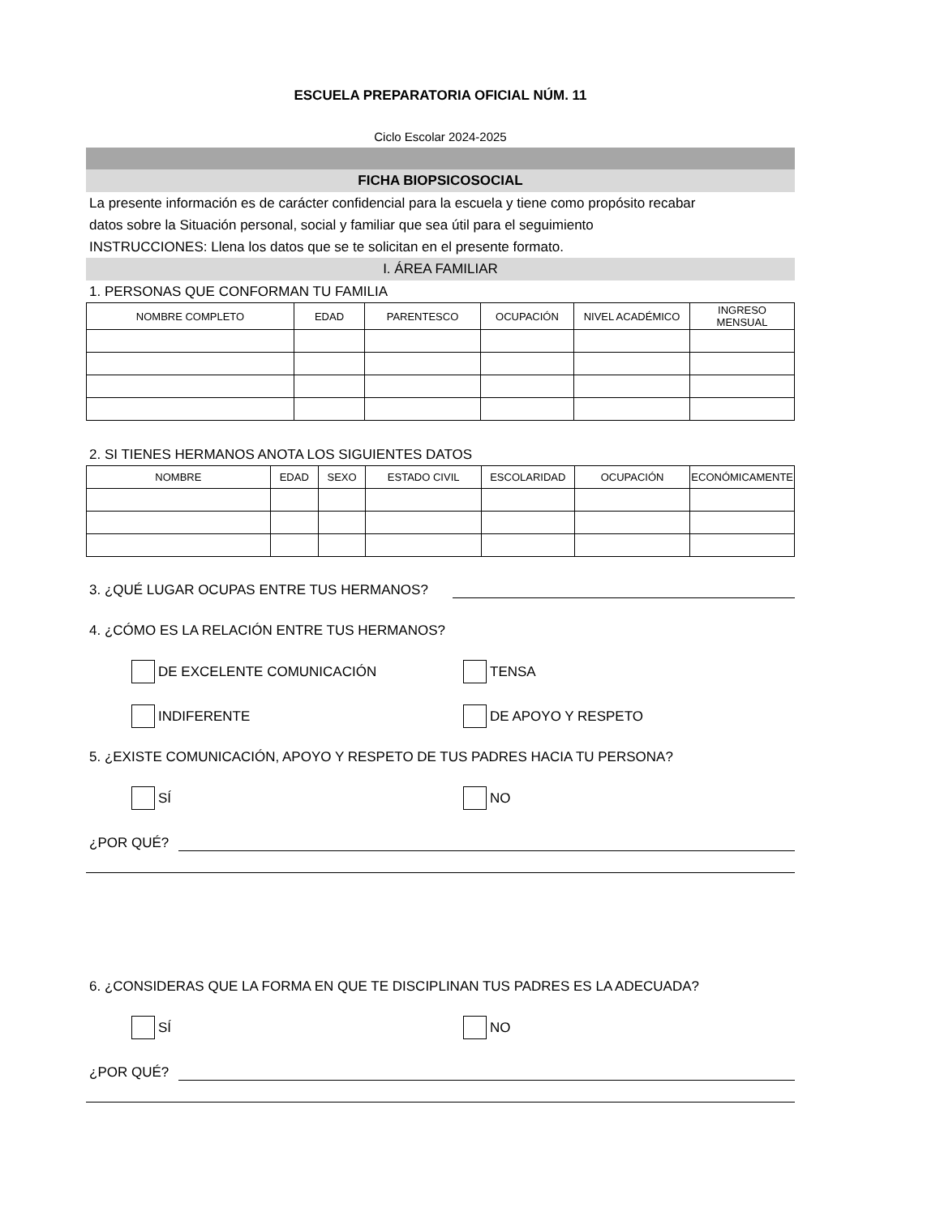ESCUELA PREPARATORIA OFICIAL NÚM. 11
Ciclo Escolar 2024-2025
FICHA BIOPSICOSOCIAL
La presente información es de carácter confidencial para la escuela y tiene como propósito recabar
datos sobre la Situación personal, social y familiar que sea útil para el seguimiento
INSTRUCCIONES: Llena los datos que se te solicitan en el presente formato.
I. ÁREA FAMILIAR
1. PERSONAS QUE CONFORMAN TU FAMILIA
| NOMBRE COMPLETO | EDAD | PARENTESCO | OCUPACIÓN | NIVEL ACADÉMICO | INGRESO MENSUAL |
| --- | --- | --- | --- | --- | --- |
2. SI TIENES HERMANOS ANOTA LOS SIGUIENTES DATOS
| NOMBRE | EDAD | SEXO | ESTADO CIVIL | ESCOLARIDAD | OCUPACIÓN | ECONÓMICAMENTE |
| --- | --- | --- | --- | --- | --- | --- |
3. ¿QUÉ LUGAR OCUPAS ENTRE TUS HERMANOS?
4. ¿CÓMO ES LA RELACIÓN ENTRE TUS HERMANOS?
DE EXCELENTE COMUNICACIÓN TENSA
INDIFERENTE DE APOYO Y RESPETO
5. ¿EXISTE COMUNICACIÓN, APOYO Y RESPETO DE TUS PADRES HACIA TU PERSONA?
SÍ NO
¿POR QUÉ?
6. ¿CONSIDERAS QUE LA FORMA EN QUE TE DISCIPLINAN TUS PADRES ES LA ADECUADA?
SÍ NO
¿POR QUÉ?